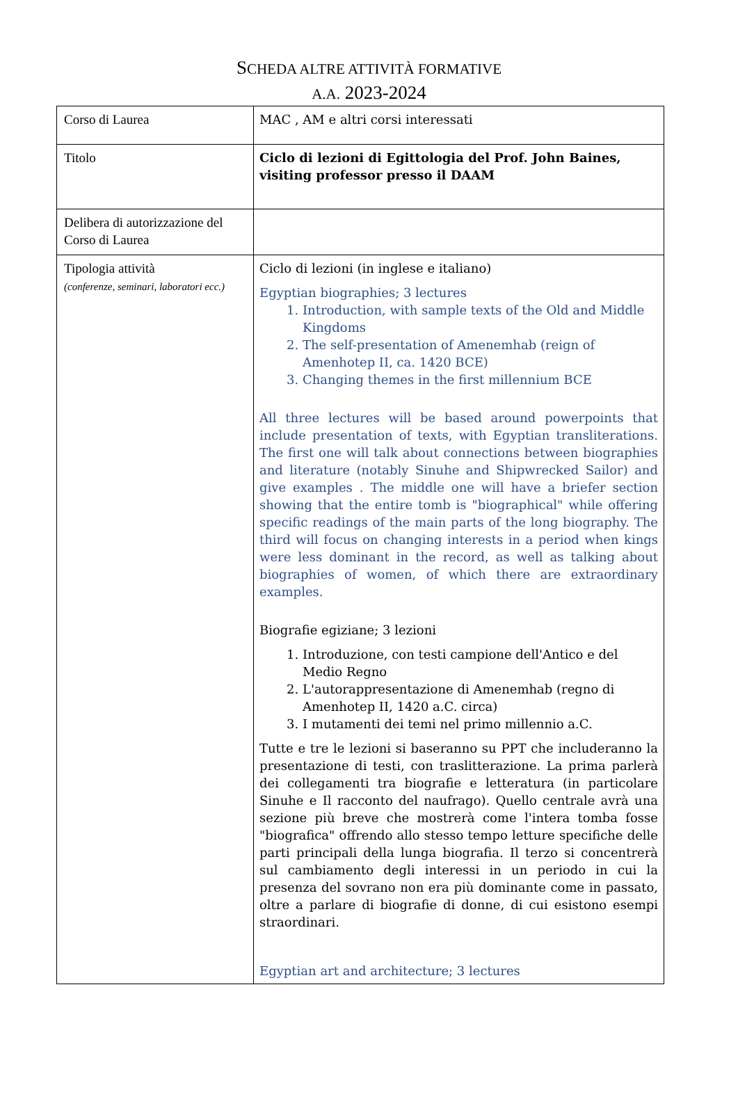SCHEDA ALTRE ATTIVITÀ FORMATIVE
A.A. 2023-2024
| Corso di Laurea | MAC , AM e altri corsi interessati |
| Titolo | Ciclo di lezioni di Egittologia del Prof. John Baines, visiting professor presso il DAAM |
| Delibera di autorizzazione del Corso di Laurea | |
| Tipologia attività (conferenze, seminari, laboratori ecc.) | Ciclo di lezioni (in inglese e italiano) Egyptian biographies; 3 lectures 1. Introduction, with sample texts of the Old and Middle Kingdoms 2. The self-presentation of Amenemhab (reign of Amenhotep II, ca. 1420 BCE) 3. Changing themes in the first millennium BCE All three lectures will be based around powerpoints that include presentation of texts, with Egyptian transliterations. The first one will talk about connections between biographies and literature (notably Sinuhe and Shipwrecked Sailor) and give examples . The middle one will have a briefer section showing that the entire tomb is "biographical" while offering specific readings of the main parts of the long biography. The third will focus on changing interests in a period when kings were less dominant in the record, as well as talking about biographies of women, of which there are extraordinary examples. Biografie egiziane; 3 lezioni 1. Introduzione, con testi campione dell'Antico e del Medio Regno 2. L'autorappresentazione di Amenemhab (regno di Amenhotep II, 1420 a.C. circa) 3. I mutamenti dei temi nel primo millennio a.C. Tutte e tre le lezioni si baseranno su PPT che includeranno la presentazione di testi, con traslitterazione. La prima parlerà dei collegamenti tra biografie e letteratura (in particolare Sinuhe e Il racconto del naufrago). Quello centrale avrà una sezione più breve che mostrerà come l'intera tomba fosse "biografica" offrendo allo stesso tempo letture specifiche delle parti principali della lunga biografia. Il terzo si concentrerà sul cambiamento degli interessi in un periodo in cui la presenza del sovrano non era più dominante come in passato, oltre a parlare di biografie di donne, di cui esistono esempi straordinari. Egyptian art and architecture; 3 lectures |